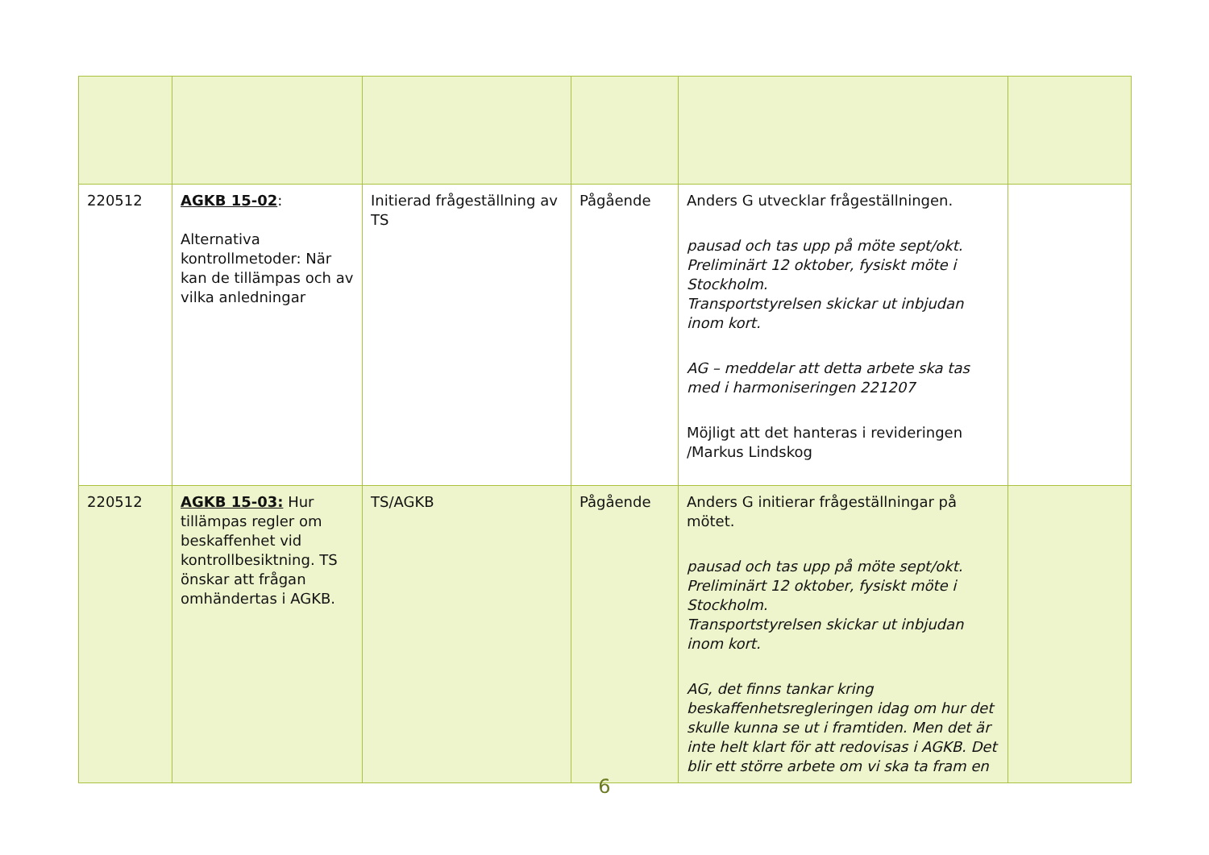| 220512 | AGKB 15-02 : Alternativa kontrollmetoder: När kan de tillämpas och av vilka anledningar | Initierad frågeställning av TS | Pågående | Anders G utvecklar frågeställningen. pausad och tas upp på möte sept/okt. Preliminärt 12 oktober, fysiskt möte i Stockholm. Transportstyrelsen skickar ut inbjudan inom kort. AG – meddelar att detta arbete ska tas med i harmoniseringen 221207 Möjligt att det hanteras i revideringen /Markus Lindskog | |
| 220512 | AGKB 15-03: Hur tillämpas regler om beskaffenhet vid kontrollbesiktning. TS önskar att frågan omhändertas i AGKB. | TS/AGKB | Pågående | Anders G initierar frågeställningar på mötet. pausad och tas upp på möte sept/okt. Preliminärt 12 oktober, fysiskt möte i Stockholm. Transportstyrelsen skickar ut inbjudan inom kort. AG, det finns tankar kring beskaffenhetsregleringen idag om hur det skulle kunna se ut i framtiden. Men det är inte helt klart för att redovisas i AGKB. Det blir ett större arbete om vi ska ta fram en | |
6